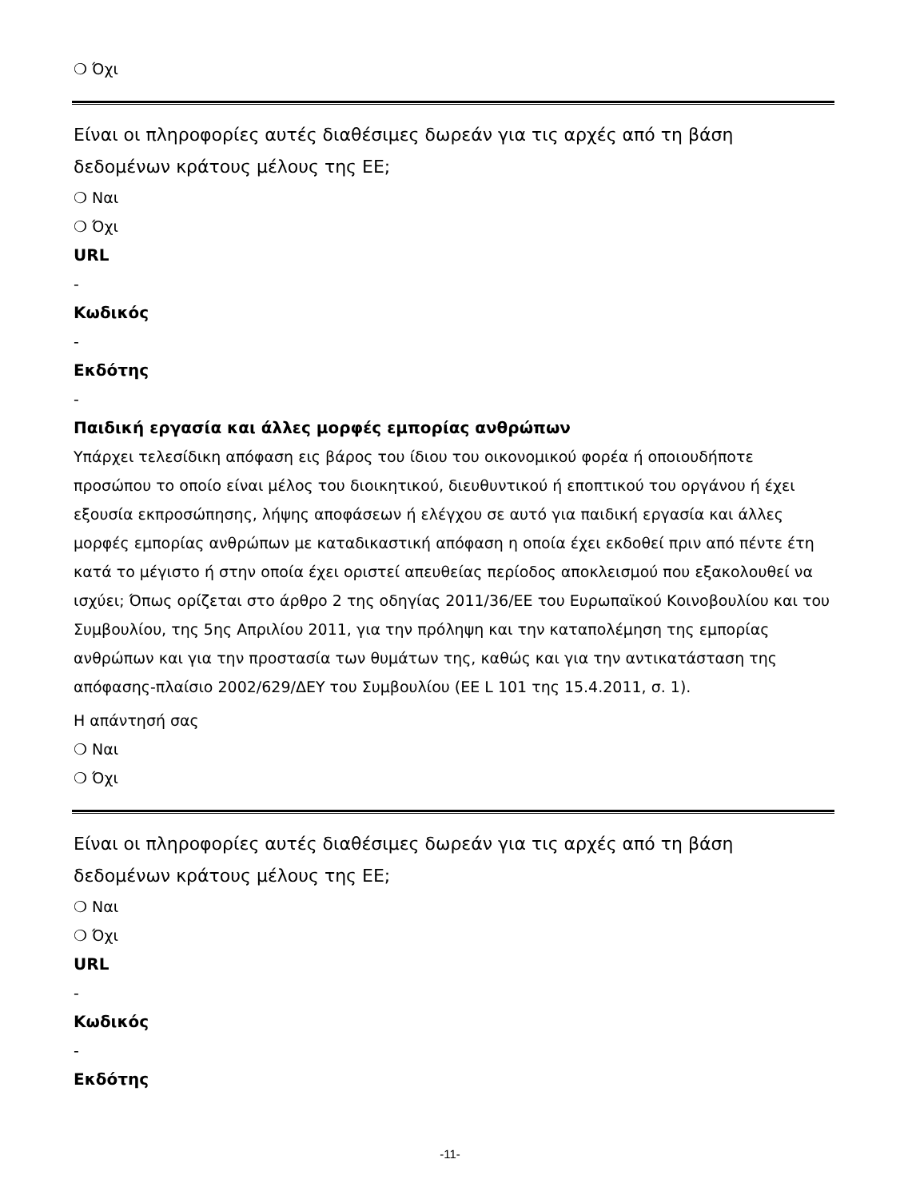❍ Όχι
Είναι οι πληροφορίες αυτές διαθέσιμες δωρεάν για τις αρχές από τη βάση δεδομένων κράτους μέλους της ΕΕ;
❍ Ναι
❍ Όχι
URL
-
Κωδικός
-
Εκδότης
-
Παιδική εργασία και άλλες μορφές εμπορίας ανθρώπων
Υπάρχει τελεσίδικη απόφαση εις βάρος του ίδιου του οικονομικού φορέα ή οποιουδήποτε προσώπου το οποίο είναι μέλος του διοικητικού, διευθυντικού ή εποπτικού του οργάνου ή έχει εξουσία εκπροσώπησης, λήψης αποφάσεων ή ελέγχου σε αυτό για παιδική εργασία και άλλες μορφές εμπορίας ανθρώπων με καταδικαστική απόφαση η οποία έχει εκδοθεί πριν από πέντε έτη κατά το μέγιστο ή στην οποία έχει οριστεί απευθείας περίοδος αποκλεισμού που εξακολουθεί να ισχύει; Όπως ορίζεται στο άρθρο 2 της οδηγίας 2011/36/ΕΕ του Ευρωπαϊκού Κοινοβουλίου και του Συμβουλίου, της 5ης Απριλίου 2011, για την πρόληψη και την καταπολέμηση της εμπορίας ανθρώπων και για την προστασία των θυμάτων της, καθώς και για την αντικατάσταση της απόφασης-πλαίσιο 2002/629/ΔΕΥ του Συμβουλίου (ΕΕ L 101 της 15.4.2011, σ. 1).
Η απάντησή σας
❍ Ναι
❍ Όχι
Είναι οι πληροφορίες αυτές διαθέσιμες δωρεάν για τις αρχές από τη βάση δεδομένων κράτους μέλους της ΕΕ;
❍ Ναι
❍ Όχι
URL
-
Κωδικός
-
Εκδότης
-11-